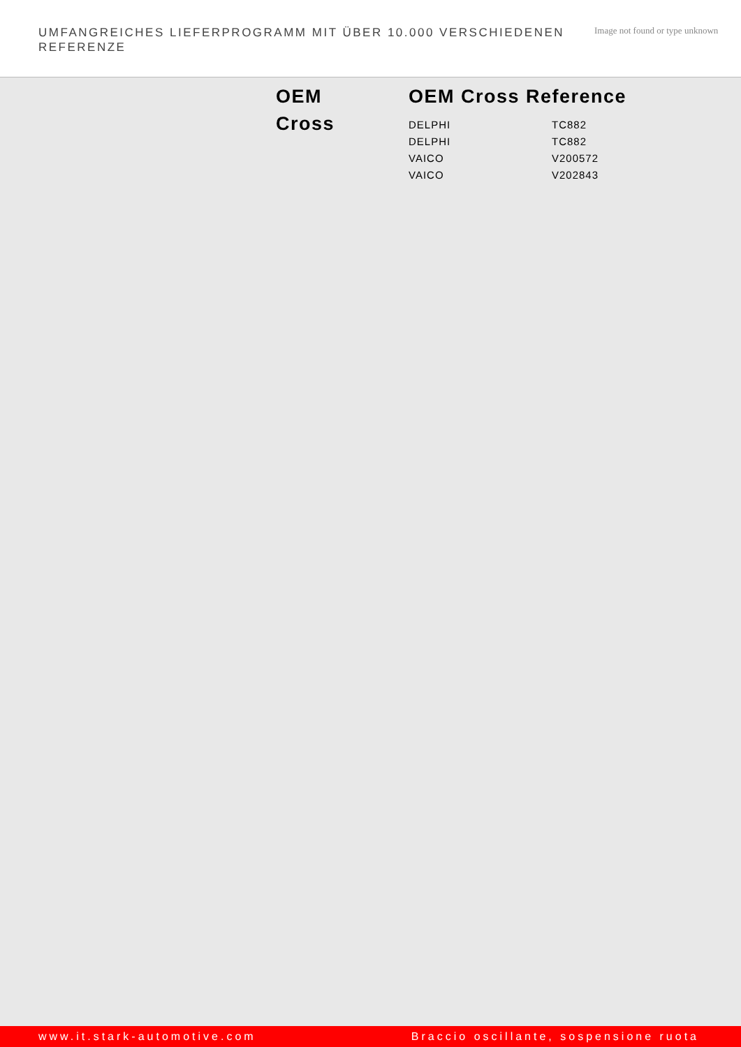UMFANGREICHES LIEFERPROGRAMM MIT ÜBER 10.000 VERSCHIEDENEN REFERENZE
Image not found or type unknown
OEM
Cross
OEM Cross Reference
| DELPHI | TC882 |
| DELPHI | TC882 |
| VAICO | V200572 |
| VAICO | V202843 |
www.it.stark-automotive.com Braccio oscillante, sospensione ruota